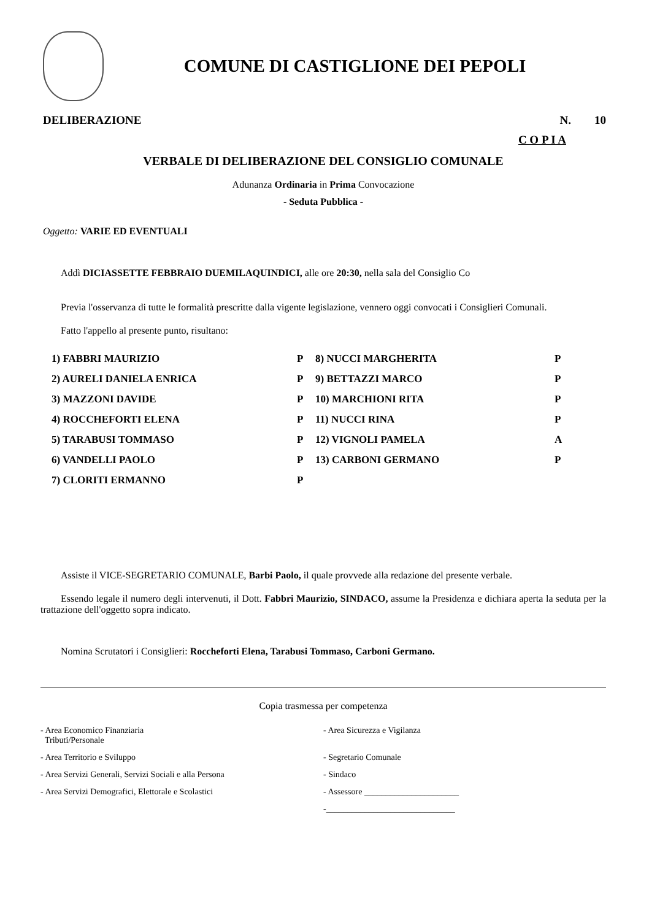COMUNE DI CASTIGLIONE DEI PEPOLI
DELIBERAZIONE N. 10
C O P I A
VERBALE DI DELIBERAZIONE DEL CONSIGLIO COMUNALE
Adunanza Ordinaria in Prima Convocazione
- Seduta Pubblica -
Oggetto: VARIE ED EVENTUALI
Addì DICIASSETTE FEBBRAIO DUEMILAQUINDICI, alle ore 20:30, nella sala del Consiglio Co
Previa l'osservanza di tutte le formalità prescritte dalla vigente legislazione, vennero oggi convocati i Consiglieri Comunali.
Fatto l'appello al presente punto, risultano:
| 1) FABBRI MAURIZIO | P | 8) NUCCI MARGHERITA | P |
| 2) AURELI DANIELA ENRICA | P | 9) BETTAZZI MARCO | P |
| 3) MAZZONI DAVIDE | P | 10) MARCHIONI RITA | P |
| 4) ROCCHEFORTI ELENA | P | 11) NUCCI RINA | P |
| 5) TARABUSI TOMMASO | P | 12) VIGNOLI PAMELA | A |
| 6) VANDELLI PAOLO | P | 13) CARBONI GERMANO | P |
| 7) CLORITI ERMANNO | P | | |
Assiste il VICE-SEGRETARIO COMUNALE, Barbi Paolo, il quale provvede alla redazione del presente verbale.
Essendo legale il numero degli intervenuti, il Dott. Fabbri Maurizio, SINDACO, assume la Presidenza e dichiara aperta la seduta per la trattazione dell'oggetto sopra indicato.
Nomina Scrutatori i Consiglieri: Roccheforti Elena, Tarabusi Tommaso, Carboni Germano.
Copia trasmessa per competenza
| - Area Economico Finanziaria Tributi/Personale | - Area Sicurezza e Vigilanza |
| - Area Territorio e Sviluppo | - Segretario Comunale |
| - Area Servizi Generali, Servizi Sociali e alla Persona | - Sindaco |
| - Area Servizi Demografici, Elettorale e Scolastici | - Assessore ______________________ |
| | -______________________________ |